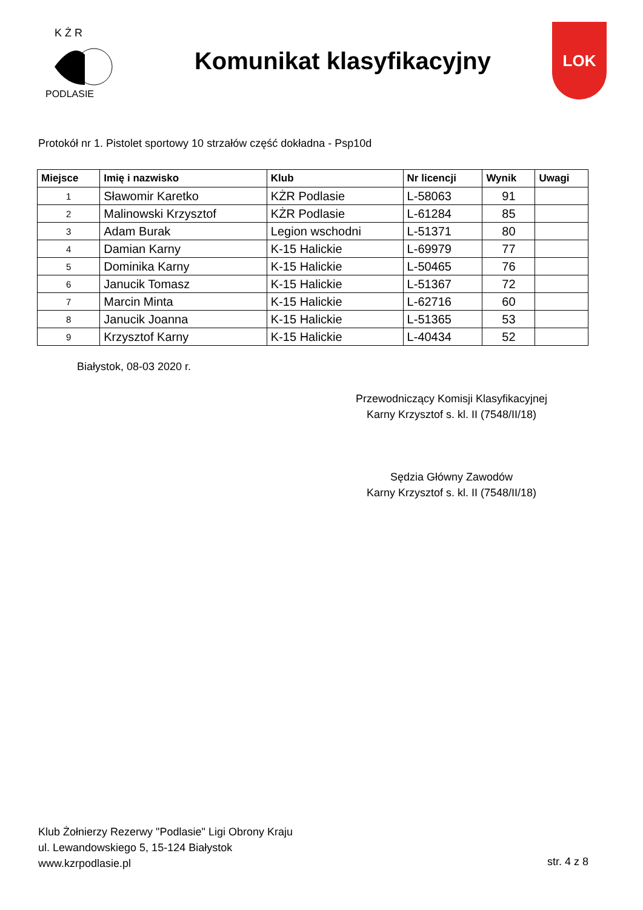K Ż R
PODLASIE
Komunikat klasyfikacyjny
LOK
Protokół nr 1. Pistolet sportowy 10 strzałów część dokładna - Psp10d
| Miejsce | Imię i nazwisko | Klub | Nr licencji | Wynik | Uwagi |
| --- | --- | --- | --- | --- | --- |
| 1 | Sławomir Karetko | KŻR Podlasie | L-58063 | 91 | |
| 2 | Malinowski Krzysztof | KŻR Podlasie | L-61284 | 85 | |
| 3 | Adam Burak | Legion wschodni | L-51371 | 80 | |
| 4 | Damian Karny | K-15 Halickie | L-69979 | 77 | |
| 5 | Dominika Karny | K-15 Halickie | L-50465 | 76 | |
| 6 | Janucik Tomasz | K-15 Halickie | L-51367 | 72 | |
| 7 | Marcin Minta | K-15 Halickie | L-62716 | 60 | |
| 8 | Janucik Joanna | K-15 Halickie | L-51365 | 53 | |
| 9 | Krzysztof Karny | K-15 Halickie | L-40434 | 52 | |
Białystok, 08-03 2020 r.
Przewodniczący Komisji Klasyfikacyjnej
Karny Krzysztof s. kl. II (7548/II/18)
Sędzia Główny Zawodów
Karny Krzysztof s. kl. II (7548/II/18)
Klub Żołnierzy Rezerwy "Podlasie" Ligi Obrony Kraju
ul. Lewandowskiego 5, 15-124 Białystok
www.kzrpodlasie.pl
str. 4 z 8